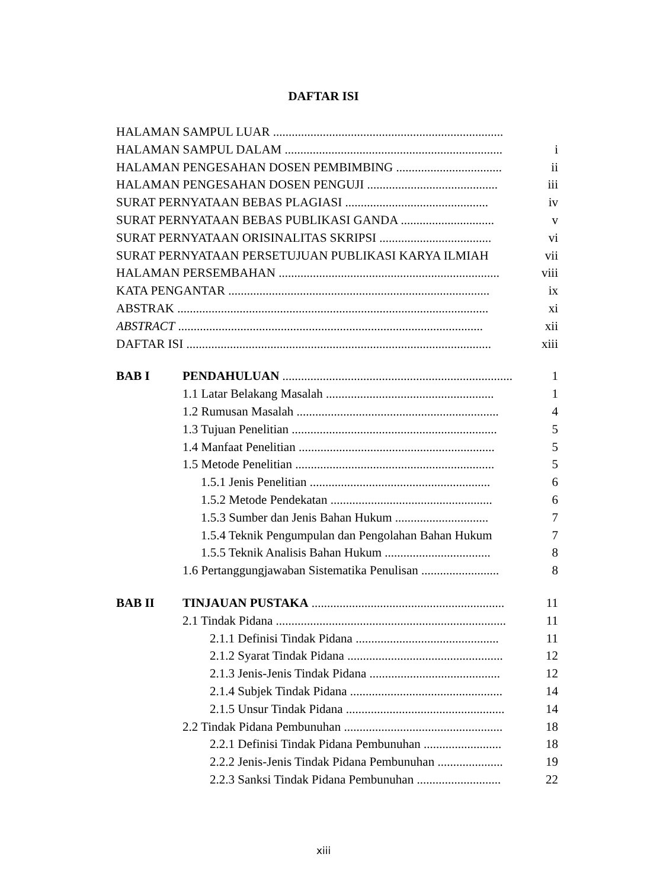DAFTAR ISI
HALAMAN SAMPUL LUAR ..........................................................................
HALAMAN SAMPUL DALAM ...................................................................... i
HALAMAN PENGESAHAN DOSEN PEMBIMBING .................................. ii
HALAMAN PENGESAHAN DOSEN PENGUJI .......................................... iii
SURAT PERNYATAAN BEBAS PLAGIASI .............................................. iv
SURAT PERNYATAAN BEBAS PUBLIKASI GANDA .............................. v
SURAT PERNYATAAN ORISINALITAS SKRIPSI .................................... vi
SURAT PERNYATAAN PERSETUJUAN PUBLIKASI KARYA ILMIAH vii
HALAMAN PERSEMBAHAN ....................................................................... viii
KATA PENGANTAR .................................................................................... ix
ABSTRAK .................................................................................................... xi
ABSTRACT .................................................................................................. xii
DAFTAR ISI .................................................................................................. xiii
BAB I PENDAHULUAN .......................................................................... 1
1.1 Latar Belakang Masalah ...................................................... 1
1.2 Rumusan Masalah ................................................................. 4
1.3 Tujuan Penelitian .................................................................. 5
1.4 Manfaat Penelitian ............................................................... 5
1.5 Metode Penelitian ................................................................ 5
1.5.1 Jenis Penelitian .......................................................... 6
1.5.2 Metode Pendekatan .................................................... 6
1.5.3 Sumber dan Jenis Bahan Hukum .............................. 7
1.5.4 Teknik Pengumpulan dan Pengolahan Bahan Hukum 7
1.5.5 Teknik Analisis Bahan Hukum .................................. 8
1.6 Pertanggungjawaban Sistematika Penulisan ......................... 8
BAB II TINJAUAN PUSTAKA .............................................................. 11
2.1 Tindak Pidana .......................................................................... 11
2.1.1 Definisi Tindak Pidana .............................................. 11
2.1.2 Syarat Tindak Pidana .................................................. 12
2.1.3 Jenis-Jenis Tindak Pidana .......................................... 12
2.1.4 Subjek Tindak Pidana ................................................. 14
2.1.5 Unsur Tindak Pidana ................................................... 14
2.2 Tindak Pidana Pembunuhan ................................................... 18
2.2.1 Definisi Tindak Pidana Pembunuhan ......................... 18
2.2.2 Jenis-Jenis Tindak Pidana Pembunuhan ..................... 19
2.2.3 Sanksi Tindak Pidana Pembunuhan ........................... 22
xiii